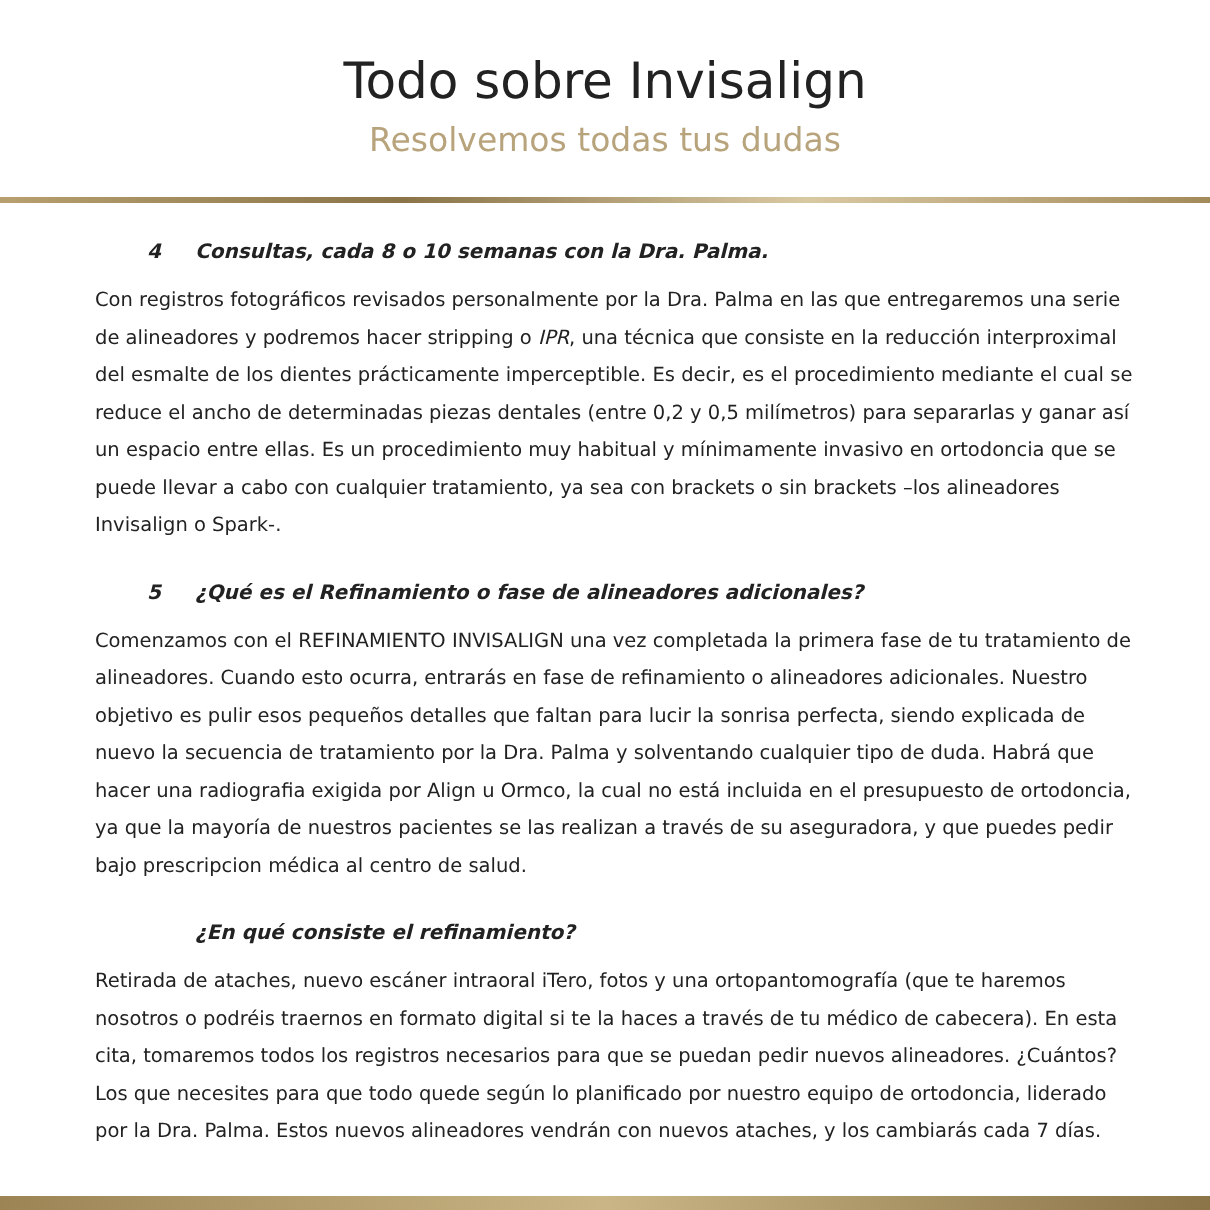Todo sobre Invisalign
Resolvemos todas tus dudas
4 Consultas, cada 8 o 10 semanas con la Dra. Palma.
Con registros fotográficos revisados personalmente por la Dra. Palma en las que entregaremos una serie de alineadores y podremos hacer stripping o IPR, una técnica que consiste en la reducción interproximal del esmalte de los dientes prácticamente imperceptible. Es decir, es el procedimiento mediante el cual se reduce el ancho de determinadas piezas dentales (entre 0,2 y 0,5 milímetros) para separarlas y ganar así un espacio entre ellas. Es un procedimiento muy habitual y mínimamente invasivo en ortodoncia que se puede llevar a cabo con cualquier tratamiento, ya sea con brackets o sin brackets –los alineadores Invisalign o Spark-.
5 ¿Qué es el Refinamiento o fase de alineadores adicionales?
Comenzamos con el REFINAMIENTO INVISALIGN una vez completada la primera fase de tu tratamiento de alineadores. Cuando esto ocurra, entrarás en fase de refinamiento o alineadores adicionales. Nuestro objetivo es pulir esos pequeños detalles que faltan para lucir la sonrisa perfecta, siendo explicada de nuevo la secuencia de tratamiento por la Dra. Palma y solventando cualquier tipo de duda. Habrá que hacer una radiografia exigida por Align u Ormco, la cual no está incluida en el presupuesto de ortodoncia, ya que la mayoría de nuestros pacientes se las realizan a través de su aseguradora, y que puedes pedir bajo prescripcion médica al centro de salud.
¿En qué consiste el refinamiento?
Retirada de ataches, nuevo escáner intraoral iTero, fotos y una ortopantomografía (que te haremos nosotros o podréis traernos en formato digital si te la haces a través de tu médico de cabecera). En esta cita, tomaremos todos los registros necesarios para que se puedan pedir nuevos alineadores. ¿Cuántos? Los que necesites para que todo quede según lo planificado por nuestro equipo de ortodoncia, liderado por la Dra. Palma. Estos nuevos alineadores vendrán con nuevos ataches, y los cambiarás cada 7 días.